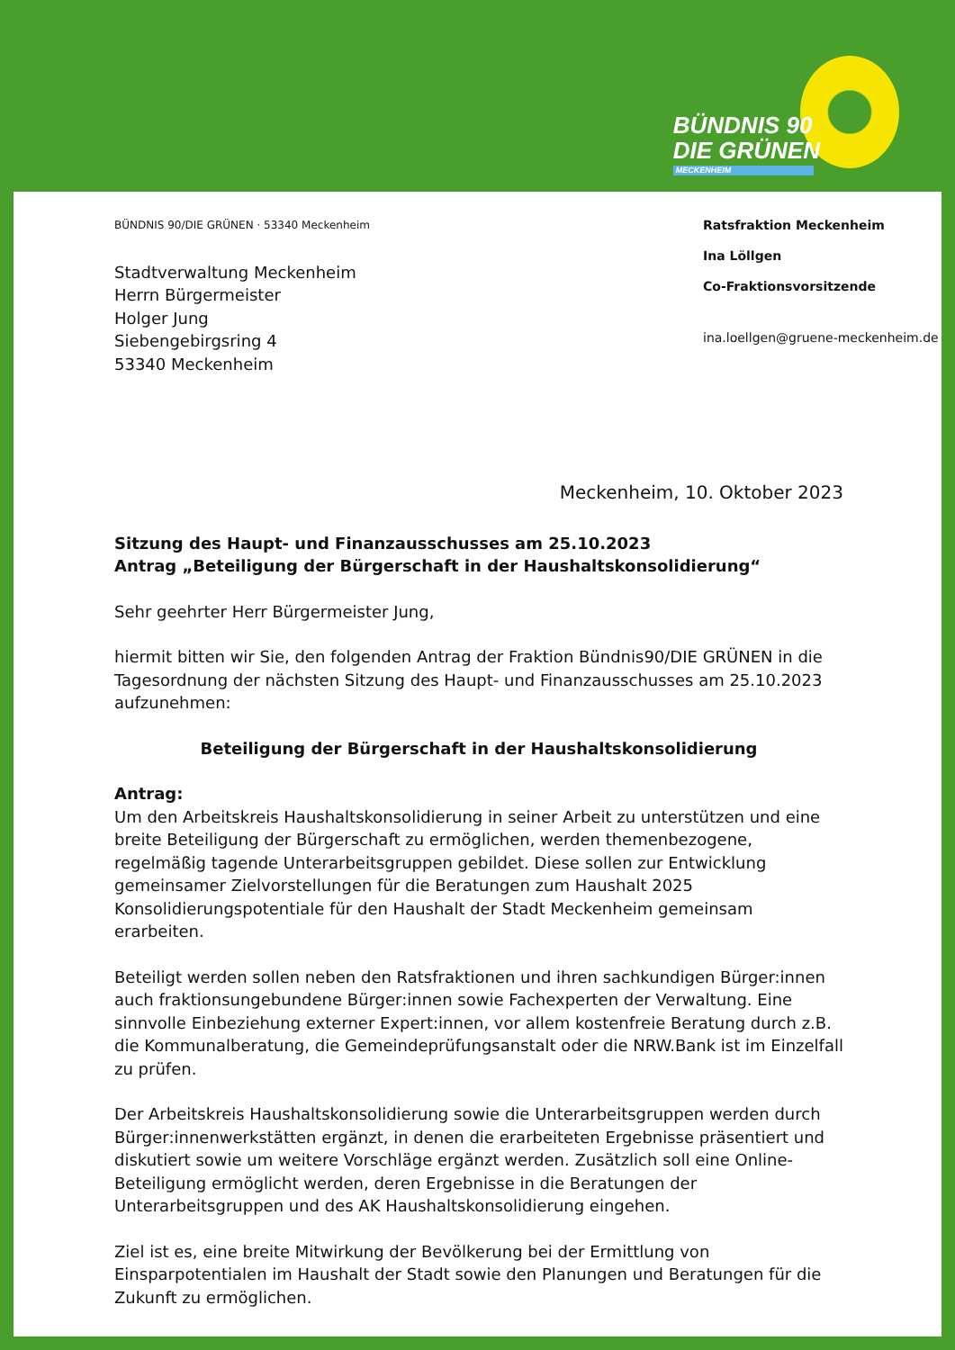BÜNDNIS 90
DIE GRÜNEN
MECKENHEIM
BÜNDNIS 90/DIE GRÜNEN · 53340 Meckenheim
Stadtverwaltung Meckenheim
Herrn Bürgermeister
Holger Jung
Siebengebirgsring 4
53340 Meckenheim
Ratsfraktion Meckenheim
Ina Löllgen
Co-Fraktionsvorsitzende
ina.loellgen@gruene-meckenheim.de
Meckenheim, 10. Oktober 2023
Sitzung des Haupt- und Finanzausschusses am 25.10.2023
Antrag „Beteiligung der Bürgerschaft in der Haushaltskonsolidierung“
Sehr geehrter Herr Bürgermeister Jung,
hiermit bitten wir Sie, den folgenden Antrag der Fraktion Bündnis90/DIE GRÜNEN in die Tagesordnung der nächsten Sitzung des Haupt- und Finanzausschusses am 25.10.2023 aufzunehmen:
Beteiligung der Bürgerschaft in der Haushaltskonsolidierung
Antrag:
Um den Arbeitskreis Haushaltskonsolidierung in seiner Arbeit zu unterstützen und eine breite Beteiligung der Bürgerschaft zu ermöglichen, werden themenbezogene, regelmäßig tagende Unterarbeitsgruppen gebildet. Diese sollen zur Entwicklung gemeinsamer Zielvorstellungen für die Beratungen zum Haushalt 2025 Konsolidierungspotentiale für den Haushalt der Stadt Meckenheim gemeinsam erarbeiten.
Beteiligt werden sollen neben den Ratsfraktionen und ihren sachkundigen Bürger:innen auch fraktionsungebundene Bürger:innen sowie Fachexperten der Verwaltung. Eine sinnvolle Einbeziehung externer Expert:innen, vor allem kostenfreie Beratung durch z.B. die Kommunalberatung, die Gemeindeprüfungsanstalt oder die NRW.Bank ist im Einzelfall zu prüfen.
Der Arbeitskreis Haushaltskonsolidierung sowie die Unterarbeitsgruppen werden durch Bürger:innenwerkstätten ergänzt, in denen die erarbeiteten Ergebnisse präsentiert und diskutiert sowie um weitere Vorschläge ergänzt werden. Zusätzlich soll eine Online-Beteiligung ermöglicht werden, deren Ergebnisse in die Beratungen der Unterarbeitsgruppen und des AK Haushaltskonsolidierung eingehen.
Ziel ist es, eine breite Mitwirkung der Bevölkerung bei der Ermittlung von Einsparpotentialen im Haushalt der Stadt sowie den Planungen und Beratungen für die Zukunft zu ermöglichen.